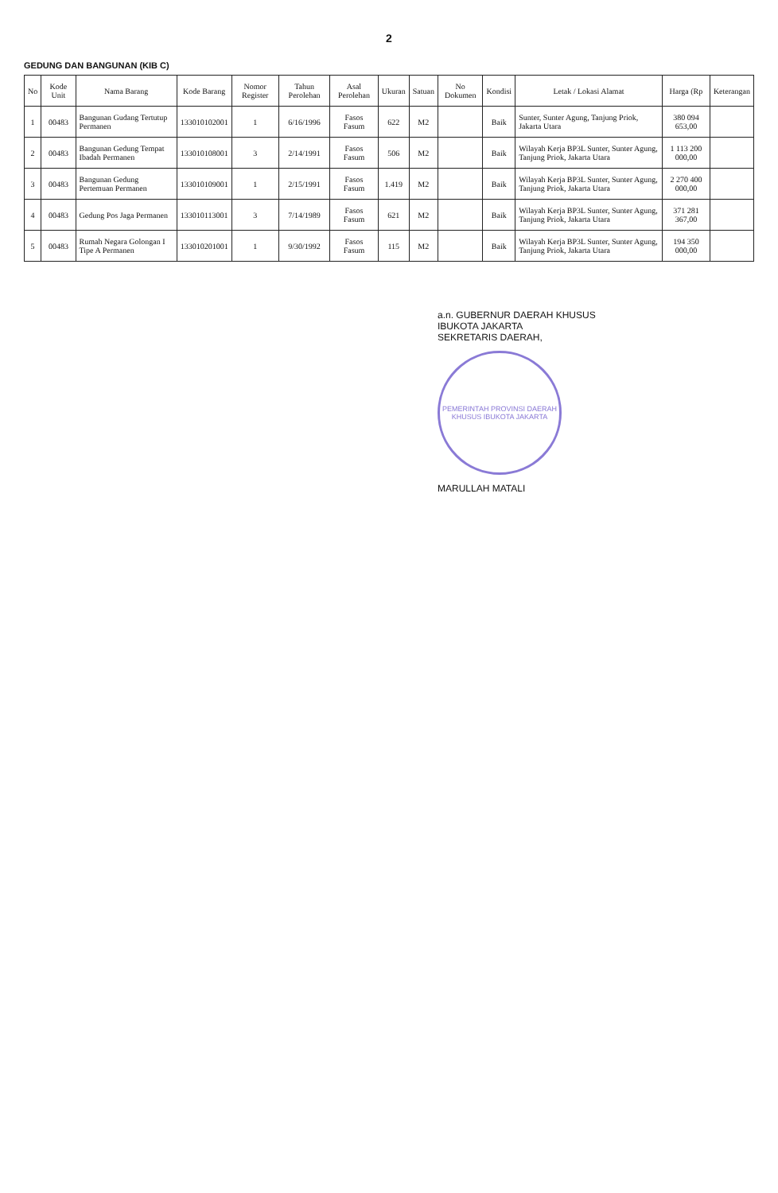2
GEDUNG DAN BANGUNAN (KIB C)
| No | Kode Unit | Nama Barang | Kode Barang | Nomor Register | Tahun Perolehan | Asal Perolehan | Ukuran | Satuan | No Dokumen | Kondisi | Letak / Lokasi Alamat | Harga (Rp | Keterangan |
| --- | --- | --- | --- | --- | --- | --- | --- | --- | --- | --- | --- | --- | --- |
| 1 | 00483 | Bangunan Gudang Tertutup Permanen | 133010102001 | 1 | 6/16/1996 | Fasos Fasum | 622 | M2 | | Baik | Sunter, Sunter Agung, Tanjung Priok, Jakarta Utara | 380 094 653,00 | |
| 2 | 00483 | Bangunan Gedung Tempat Ibadah Permanen | 133010108001 | 3 | 2/14/1991 | Fasos Fasum | 506 | M2 | | Baik | Wilayah Kerja BP3L Sunter, Sunter Agung, Tanjung Priok, Jakarta Utara | 1 113 200 000,00 | |
| 3 | 00483 | Bangunan Gedung Pertemuan Permanen | 133010109001 | 1 | 2/15/1991 | Fasos Fasum | 1.419 | M2 | | Baik | Wilayah Kerja BP3L Sunter, Sunter Agung, Tanjung Priok, Jakarta Utara | 2 270 400 000,00 | |
| 4 | 00483 | Gedung Pos Jaga Permanen | 133010113001 | 3 | 7/14/1989 | Fasos Fasum | 621 | M2 | | Baik | Wilayah Kerja BP3L Sunter, Sunter Agung, Tanjung Priok, Jakarta Utara | 371 281 367,00 | |
| 5 | 00483 | Rumah Negara Golongan I Tipe A Permanen | 133010201001 | 1 | 9/30/1992 | Fasos Fasum | 115 | M2 | | Baik | Wilayah Kerja BP3L Sunter, Sunter Agung, Tanjung Priok, Jakarta Utara | 194 350 000,00 | |
a.n. GUBERNUR DAERAH KHUSUS
IBUKOTA JAKARTA
SEKRETARIS DAERAH,
PEMERINTAH PROVINSI DAERAH KHUSUS IBUKOTA JAKARTA
MARULLAH MATALI